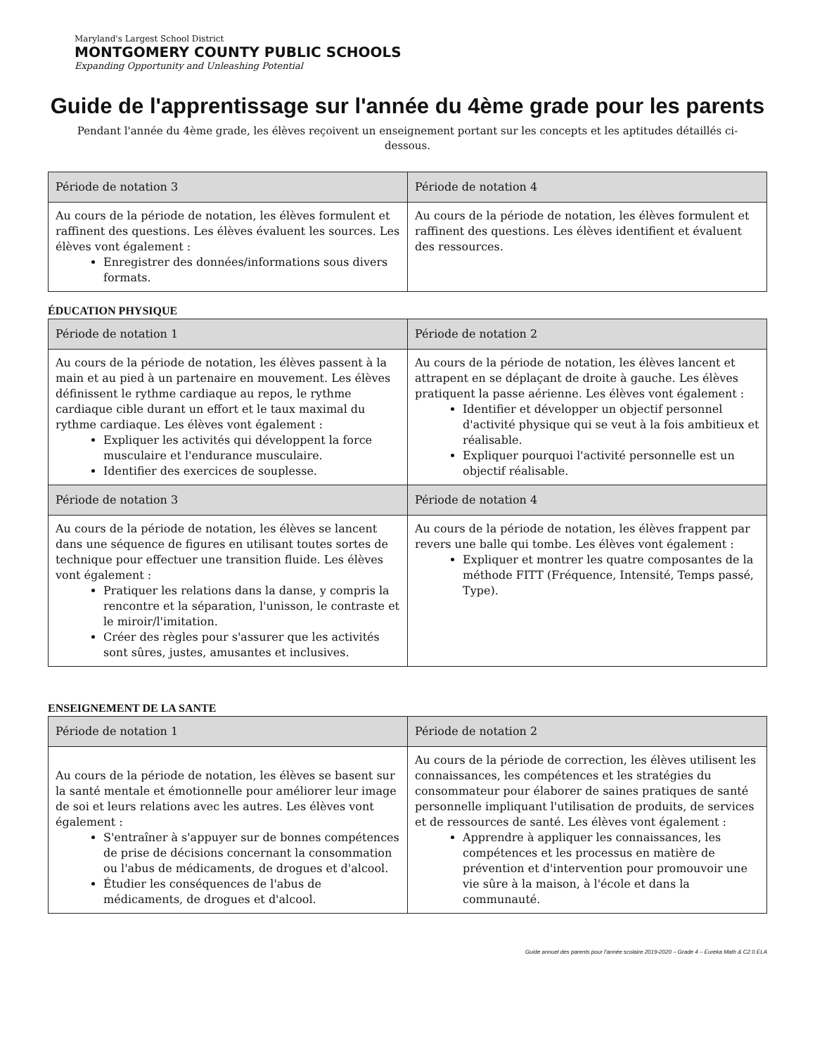Maryland's Largest School District
MONTGOMERY COUNTY PUBLIC SCHOOLS
Expanding Opportunity and Unleashing Potential
Guide de l'apprentissage sur l'année du 4ème grade pour les parents
Pendant l'année du 4ème grade, les élèves reçoivent un enseignement portant sur les concepts et les aptitudes détaillés ci-dessous.
| Période de notation 3 | Période de notation 4 |
| --- | --- |
| Au cours de la période de notation, les élèves formulent et raffinent des questions. Les élèves évaluent les sources. Les élèves vont également : Enregistrer des données/informations sous divers formats. | Au cours de la période de notation, les élèves formulent et raffinent des questions. Les élèves identifient et évaluent des ressources. |
ÉDUCATION PHYSIQUE
| Période de notation 1 | Période de notation 2 |
| --- | --- |
| Au cours de la période de notation, les élèves passent à la main et au pied à un partenaire en mouvement. Les élèves définissent le rythme cardiaque au repos, le rythme cardiaque cible durant un effort et le taux maximal du rythme cardiaque. Les élèves vont également : Expliquer les activités qui développent la force musculaire et l'endurance musculaire. Identifier des exercices de souplesse. | Au cours de la période de notation, les élèves lancent et attrapent en se déplaçant de droite à gauche. Les élèves pratiquent la passe aérienne. Les élèves vont également : Identifier et développer un objectif personnel d'activité physique qui se veut à la fois ambitieux et réalisable. Expliquer pourquoi l'activité personnelle est un objectif réalisable. |
| Période de notation 3 | Période de notation 4 |
| Au cours de la période de notation, les élèves se lancent dans une séquence de figures en utilisant toutes sortes de technique pour effectuer une transition fluide. Les élèves vont également : Pratiquer les relations dans la danse, y compris la rencontre et la séparation, l'unisson, le contraste et le miroir/l'imitation. Créer des règles pour s'assurer que les activités sont sûres, justes, amusantes et inclusives. | Au cours de la période de notation, les élèves frappent par revers une balle qui tombe. Les élèves vont également : Expliquer et montrer les quatre composantes de la méthode FITT (Fréquence, Intensité, Temps passé, Type). |
ENSEIGNEMENT DE LA SANTE
| Période de notation 1 | Période de notation 2 |
| --- | --- |
| Au cours de la période de notation, les élèves se basent sur la santé mentale et émotionnelle pour améliorer leur image de soi et leurs relations avec les autres. Les élèves vont également : S'entraîner à s'appuyer sur de bonnes compétences de prise de décisions concernant la consommation ou l'abus de médicaments, de drogues et d'alcool. Étudier les conséquences de l'abus de médicaments, de drogues et d'alcool. | Au cours de la période de correction, les élèves utilisent les connaissances, les compétences et les stratégies du consommateur pour élaborer de saines pratiques de santé personnelle impliquant l'utilisation de produits, de services et de ressources de santé. Les élèves vont également : Apprendre à appliquer les connaissances, les compétences et les processus en matière de prévention et d'intervention pour promouvoir une vie sûre à la maison, à l'école et dans la communauté. |
Guide annuel des parents pour l'année scolaire 2019-2020 – Grade 4 – Eureka Math & C2.0 ELA